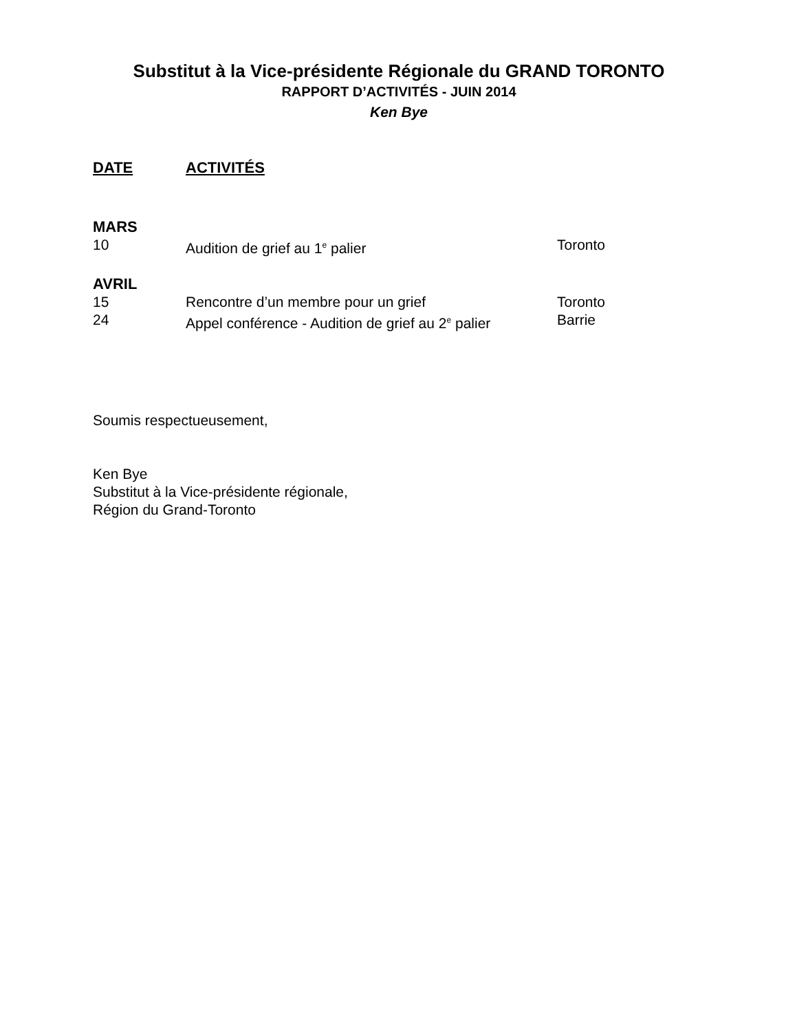Substitut à la Vice-présidente Régionale du GRAND TORONTO
RAPPORT D’ACTIVITÉS - JUIN 2014
Ken Bye
DATE ACTIVITÉS
MARS
10 Audition de grief au 1<sup>e</sup> palier Toronto
AVRIL
15 Rencontre d’un membre pour un grief Toronto
24 Appel conférence - Audition de grief au 2<sup>e</sup> palier Barrie
Soumis respectueusement,
Ken Bye
Substitut à la Vice-présidente régionale,
Région du Grand-Toronto